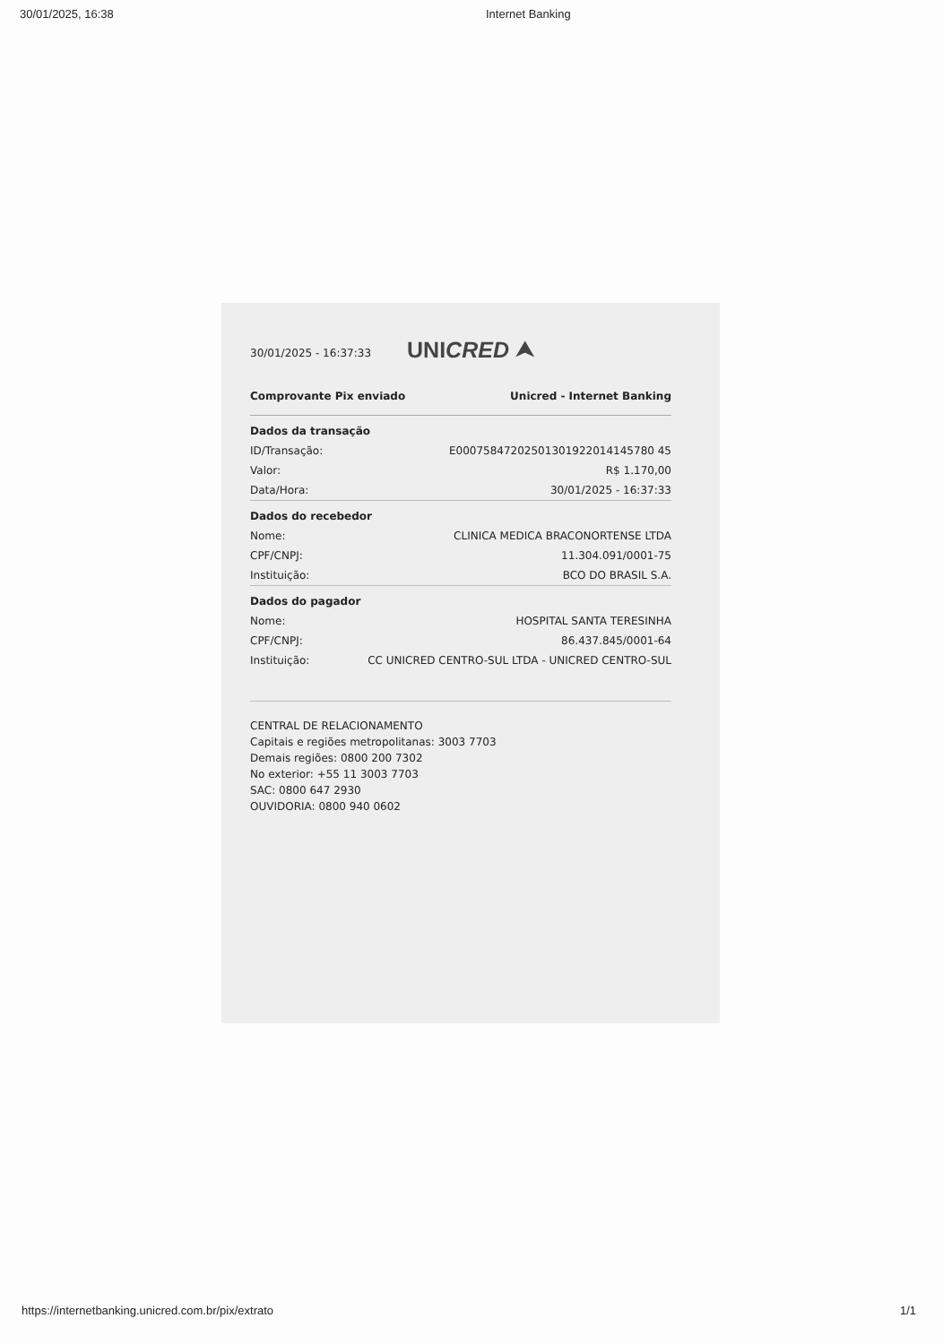30/01/2025, 16:38 Internet Banking
30/01/2025 - 16:37:33 UNICRED ⮝
Comprovante Pix enviado Unicred - Internet Banking
| Dados da transação | |
| --- | --- |
| ID/Transação: | E00075847202501301922014145780 45 |
| Valor: | R$ 1.170,00 |
| Data/Hora: | 30/01/2025 - 16:37:33 |
| Dados do recebedor | |
| Nome: | CLINICA MEDICA BRACONORTENSE LTDA |
| CPF/CNPJ: | 11.304.091/0001-75 |
| Instituição: | BCO DO BRASIL S.A. |
| Dados do pagador | |
| Nome: | HOSPITAL SANTA TERESINHA |
| CPF/CNPJ: | 86.437.845/0001-64 |
| Instituição: | CC UNICRED CENTRO-SUL LTDA - UNICRED CENTRO-SUL |
CENTRAL DE RELACIONAMENTO
Capitais e regiões metropolitanas: 3003 7703
Demais regiões: 0800 200 7302
No exterior: +55 11 3003 7703
SAC: 0800 647 2930
OUVIDORIA: 0800 940 0602
https://internetbanking.unicred.com.br/pix/extrato 1/1